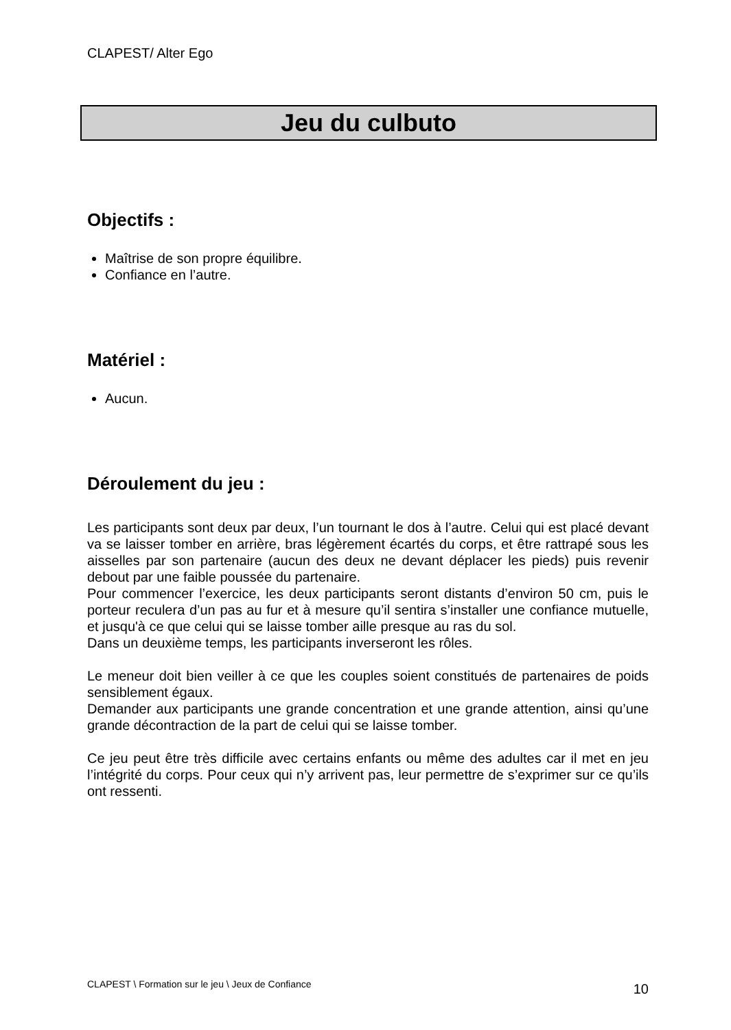CLAPEST/ Alter Ego
Jeu du culbuto
Objectifs :
Maîtrise de son propre équilibre.
Confiance en l’autre.
Matériel :
Aucun.
Déroulement du jeu :
Les participants sont deux par deux, l’un tournant le dos à l’autre. Celui qui est placé devant va se laisser tomber en arrière, bras légèrement écartés du corps, et être rattrapé sous les aisselles par son partenaire (aucun des deux ne devant déplacer les pieds) puis revenir debout par une faible poussée du partenaire.
Pour commencer l’exercice, les deux participants seront distants d’environ 50 cm, puis le porteur reculera d’un pas au fur et à mesure qu’il sentira s’installer une confiance mutuelle, et jusqu'à ce que celui qui se laisse tomber aille presque au ras du sol.
Dans un deuxième temps, les participants inverseront les rôles.
Le meneur doit bien veiller à ce que les couples soient constitués de partenaires de poids sensiblement égaux.
Demander aux participants une grande concentration et une grande attention, ainsi qu’une grande décontraction de la part de celui qui se laisse tomber.
Ce jeu peut être très difficile avec certains enfants ou même des adultes car il met en jeu l’intégrité du corps. Pour ceux qui n’y arrivent pas, leur permettre de s’exprimer sur ce qu’ils ont ressenti.
CLAPEST \ Formation sur le jeu \ Jeux de Confiance 10